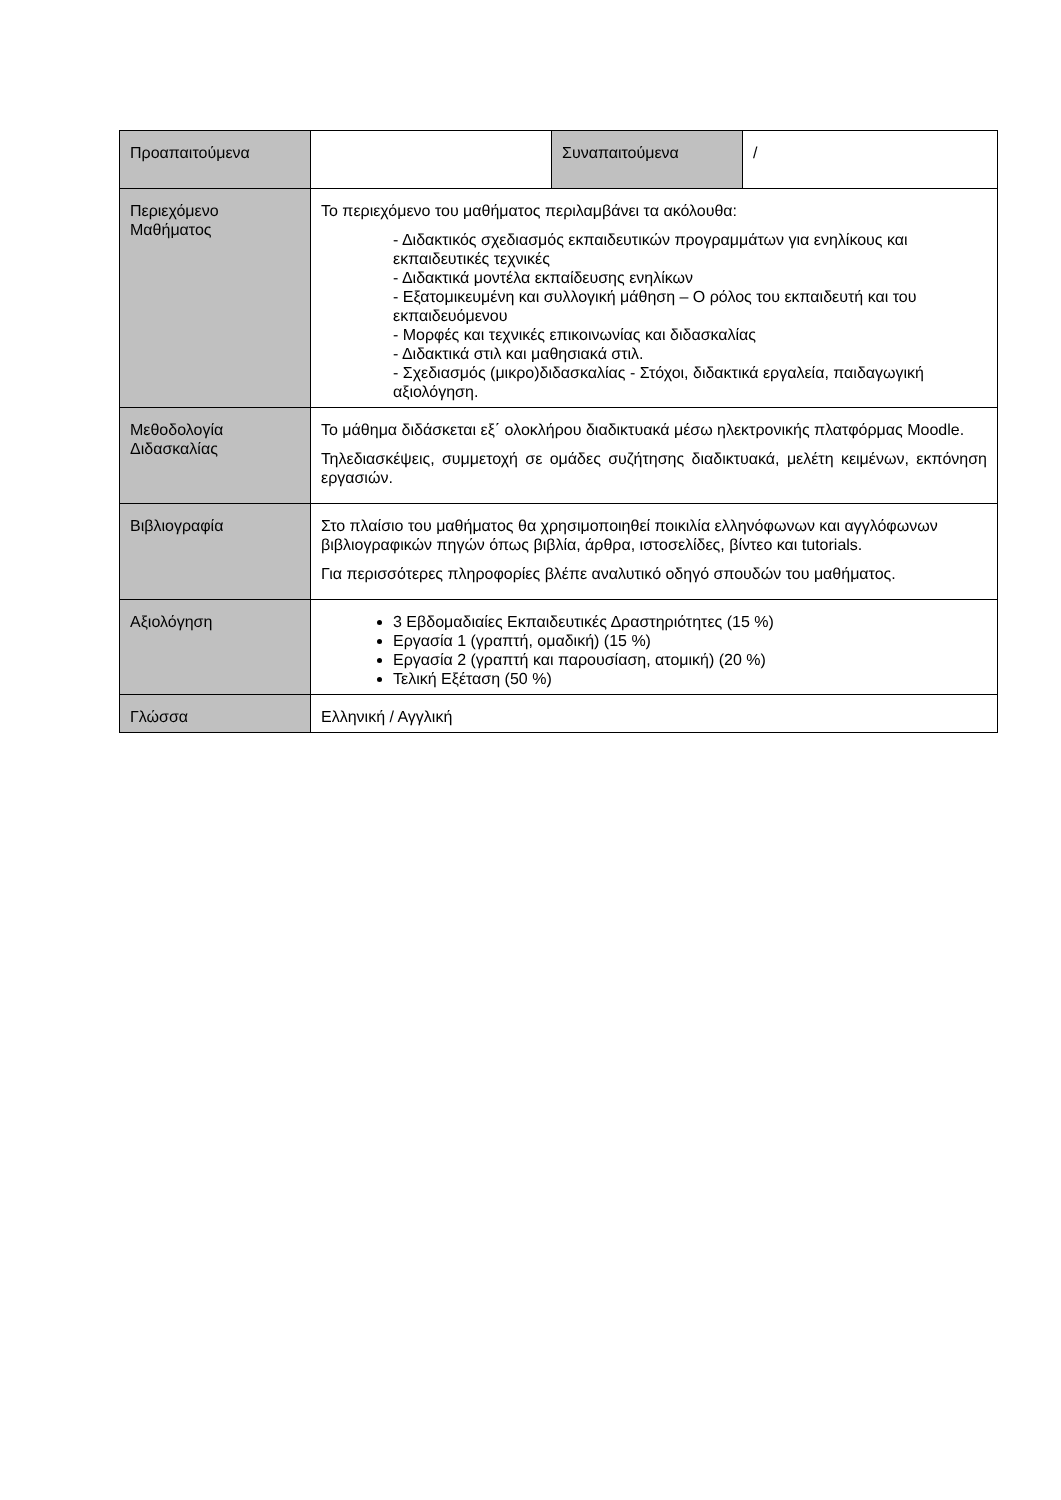| Προαπαιτούμενα | | Συναπαιτούμενα | / |
| Περιεχόμενο Μαθήματος | Το περιεχόμενο του μαθήματος περιλαμβάνει τα ακόλουθα: - Διδακτικός σχεδιασμός εκπαιδευτικών προγραμμάτων για ενηλίκους και εκπαιδευτικές τεχνικές - Διδακτικά μοντέλα εκπαίδευσης ενηλίκων - Εξατομικευμένη και συλλογική μάθηση – Ο ρόλος του εκπαιδευτή και του εκπαιδευόμενου - Μορφές και τεχνικές επικοινωνίας και διδασκαλίας - Διδακτικά στιλ και μαθησιακά στιλ. - Σχεδιασμός (μικρο)διδασκαλίας - Στόχοι, διδακτικά εργαλεία, παιδαγωγική αξιολόγηση. | | |
| Μεθοδολογία Διδασκαλίας | Το μάθημα διδάσκεται εξ΄ ολοκλήρου διαδικτυακά μέσω ηλεκτρονικής πλατφόρμας Moodle. Τηλεδιασκέψεις, συμμετοχή σε ομάδες συζήτησης διαδικτυακά, μελέτη κειμένων, εκπόνηση εργασιών. | | |
| Βιβλιογραφία | Στο πλαίσιο του μαθήματος θα χρησιμοποιηθεί ποικιλία ελληνόφωνων και αγγλόφωνων βιβλιογραφικών πηγών όπως βιβλία, άρθρα, ιστοσελίδες, βίντεο και tutorials. Για περισσότερες πληροφορίες βλέπε αναλυτικό οδηγό σπουδών του μαθήματος. | | |
| Αξιολόγηση | 3 Εβδομαδιαίες Εκπαιδευτικές Δραστηριότητες (15 %) Εργασία 1 (γραπτή, ομαδική) (15 %) Εργασία 2 (γραπτή και παρουσίαση, ατομική) (20 %) Τελική Εξέταση (50 %) | | |
| Γλώσσα | Ελληνική / Αγγλική | | |